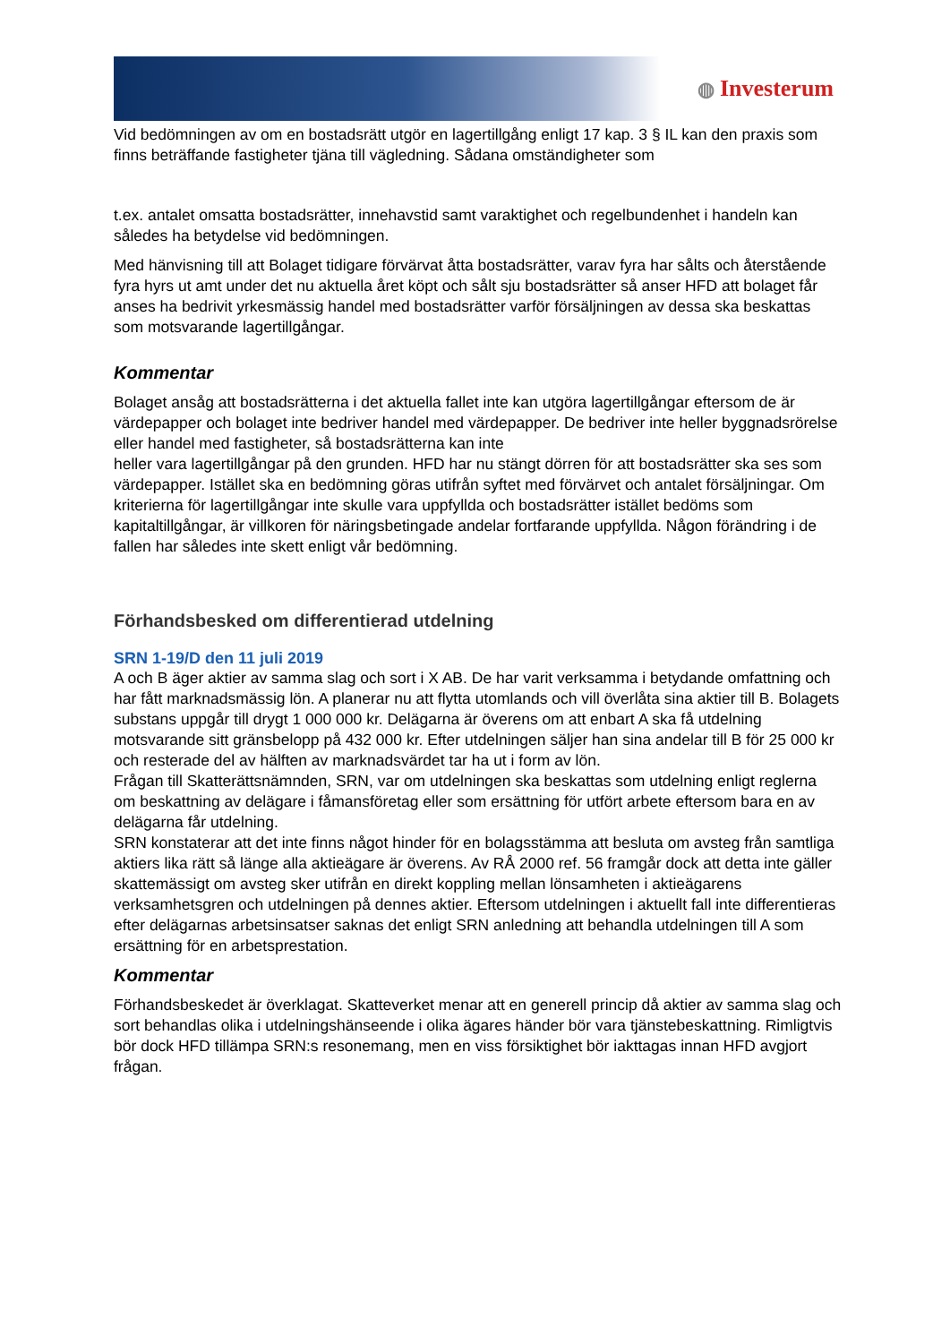◍ Investerum
Vid bedömningen av om en bostadsrätt utgör en lagertillgång enligt 17 kap. 3 § IL kan den praxis som finns beträffande fastigheter tjäna till vägledning. Sådana omständigheter som
t.ex. antalet omsatta bostadsrätter, innehavstid samt varaktighet och regelbundenhet i handeln kan således ha betydelse vid bedömningen.
Med hänvisning till att Bolaget tidigare förvärvat åtta bostadsrätter, varav fyra har sålts och återstående fyra hyrs ut amt under det nu aktuella året köpt och sålt sju bostadsrätter så anser HFD att bolaget får anses ha bedrivit yrkesmässig handel med bostadsrätter varför försäljningen av dessa ska beskattas som motsvarande lagertillgångar.
Kommentar
Bolaget ansåg att bostadsrätterna i det aktuella fallet inte kan utgöra lagertillgångar eftersom de är värdepapper och bolaget inte bedriver handel med värdepapper. De bedriver inte heller byggnadsrörelse eller handel med fastigheter, så bostadsrätterna kan inte
heller vara lagertillgångar på den grunden. HFD har nu stängt dörren för att bostadsrätter ska ses som värdepapper. Istället ska en bedömning göras utifrån syftet med förvärvet och antalet försäljningar. Om kriterierna för lagertillgångar inte skulle vara uppfyllda och bostadsrätter istället bedöms som kapitaltillgångar, är villkoren för näringsbetingade andelar fortfarande uppfyllda. Någon förändring i de fallen har således inte skett enligt vår bedömning.
Förhandsbesked om differentierad utdelning
SRN 1-19/D den 11 juli 2019
A och B äger aktier av samma slag och sort i X AB. De har varit verksamma i betydande omfattning och har fått marknadsmässig lön. A planerar nu att flytta utomlands och vill överlåta sina aktier till B. Bolagets substans uppgår till drygt 1 000 000 kr. Delägarna är överens om att enbart A ska få utdelning motsvarande sitt gränsbelopp på 432 000 kr. Efter utdelningen säljer han sina andelar till B för 25 000 kr och resterade del av hälften av marknadsvärdet tar ha ut i form av lön.
Frågan till Skatterättsnämnden, SRN, var om utdelningen ska beskattas som utdelning enligt reglerna om beskattning av delägare i fåmansföretag eller som ersättning för utfört arbete eftersom bara en av delägarna får utdelning.
SRN konstaterar att det inte finns något hinder för en bolagsstämma att besluta om avsteg från samtliga aktiers lika rätt så länge alla aktieägare är överens. Av RÅ 2000 ref. 56 framgår dock att detta inte gäller skattemässigt om avsteg sker utifrån en direkt koppling mellan lönsamheten i aktieägarens verksamhetsgren och utdelningen på dennes aktier. Eftersom utdelningen i aktuellt fall inte differentieras efter delägarnas arbetsinsatser saknas det enligt SRN anledning att behandla utdelningen till A som ersättning för en arbetsprestation.
Kommentar
Förhandsbeskedet är överklagat. Skatteverket menar att en generell princip då aktier av samma slag och sort behandlas olika i utdelningshänseende i olika ägares händer bör vara tjänstebeskattning. Rimligtvis bör dock HFD tillämpa SRN:s resonemang, men en viss försiktighet bör iakttagas innan HFD avgjort frågan.